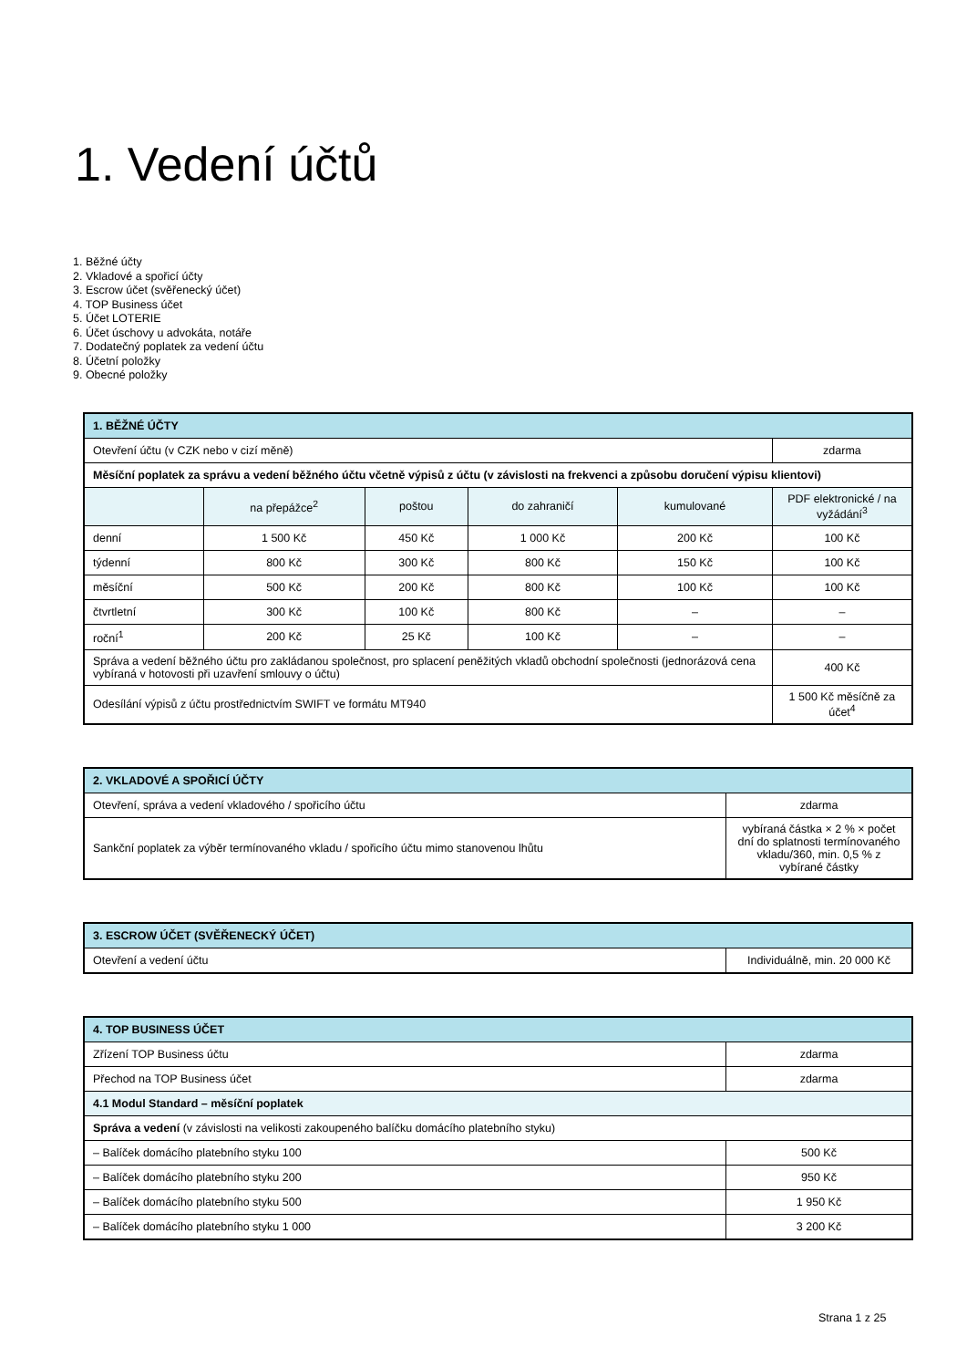1. Vedení účtů
1. Běžné účty
2. Vkladové a spořicí účty
3. Escrow účet (svěřenecký účet)
4. TOP Business účet
5. Účet LOTERIE
6. Účet úschovy u advokáta, notáře
7. Dodatečný poplatek za vedení účtu
8. Účetní položky
9. Obecné položky
| 1. BĚŽNÉ ÚČTY | | | | | |
| --- | --- | --- | --- | --- | --- |
| Otevření účtu (v CZK nebo v cizí měně) | | | | | zdarma |
| Měsíční poplatek za správu a vedení běžného účtu včetně výpisů z účtu (v závislosti na frekvenci a způsobu doručení výpisu klientovi) | | | | | |
| | na přepážce<sup>2</sup> | poštou | do zahraničí | kumulované | PDF elektronické / na vyžádání<sup>3</sup> |
| denní | 1 500 Kč | 450 Kč | 1 000 Kč | 200 Kč | 100 Kč |
| týdenní | 800 Kč | 300 Kč | 800 Kč | 150 Kč | 100 Kč |
| měsíční | 500 Kč | 200 Kč | 800 Kč | 100 Kč | 100 Kč |
| čtvrtletní | 300 Kč | 100 Kč | 800 Kč | – | – |
| roční<sup>1</sup> | 200 Kč | 25 Kč | 100 Kč | – | – |
| Správa a vedení běžného účtu pro zakládanou společnost, pro splacení peněžitých vkladů obchodní společnosti (jednorázová cena vybíraná v hotovosti při uzavření smlouvy o účtu) | | | | | 400 Kč |
| Odesílání výpisů z účtu prostřednictvím SWIFT ve formátu MT940 | | | | | 1 500 Kč měsíčně za účet<sup>4</sup> |
| 2. VKLADOVÉ A SPOŘICÍ ÚČTY | |
| --- | --- |
| Otevření, správa a vedení vkladového / spořicího účtu | zdarma |
| Sankční poplatek za výběr termínovaného vkladu / spořicího účtu mimo stanovenou lhůtu | vybíraná částka × 2 % × počet dní do splatnosti termínovaného vkladu/360, min. 0,5 % z vybírané částky |
| 3. ESCROW ÚČET (SVĚŘENECKÝ ÚČET) | |
| --- | --- |
| Otevření a vedení účtu | Individuálně, min. 20 000 Kč |
| 4. TOP BUSINESS ÚČET | |
| --- | --- |
| Zřízení TOP Business účtu | zdarma |
| Přechod na TOP Business účet | zdarma |
| 4.1 Modul Standard – měsíční poplatek | |
| Správa a vedení (v závislosti na velikosti zakoupeného balíčku domácího platebního styku) | |
| – Balíček domácího platebního styku 100 | 500 Kč |
| – Balíček domácího platebního styku 200 | 950 Kč |
| – Balíček domácího platebního styku 500 | 1 950 Kč |
| – Balíček domácího platebního styku 1 000 | 3 200 Kč |
Strana 1 z 25